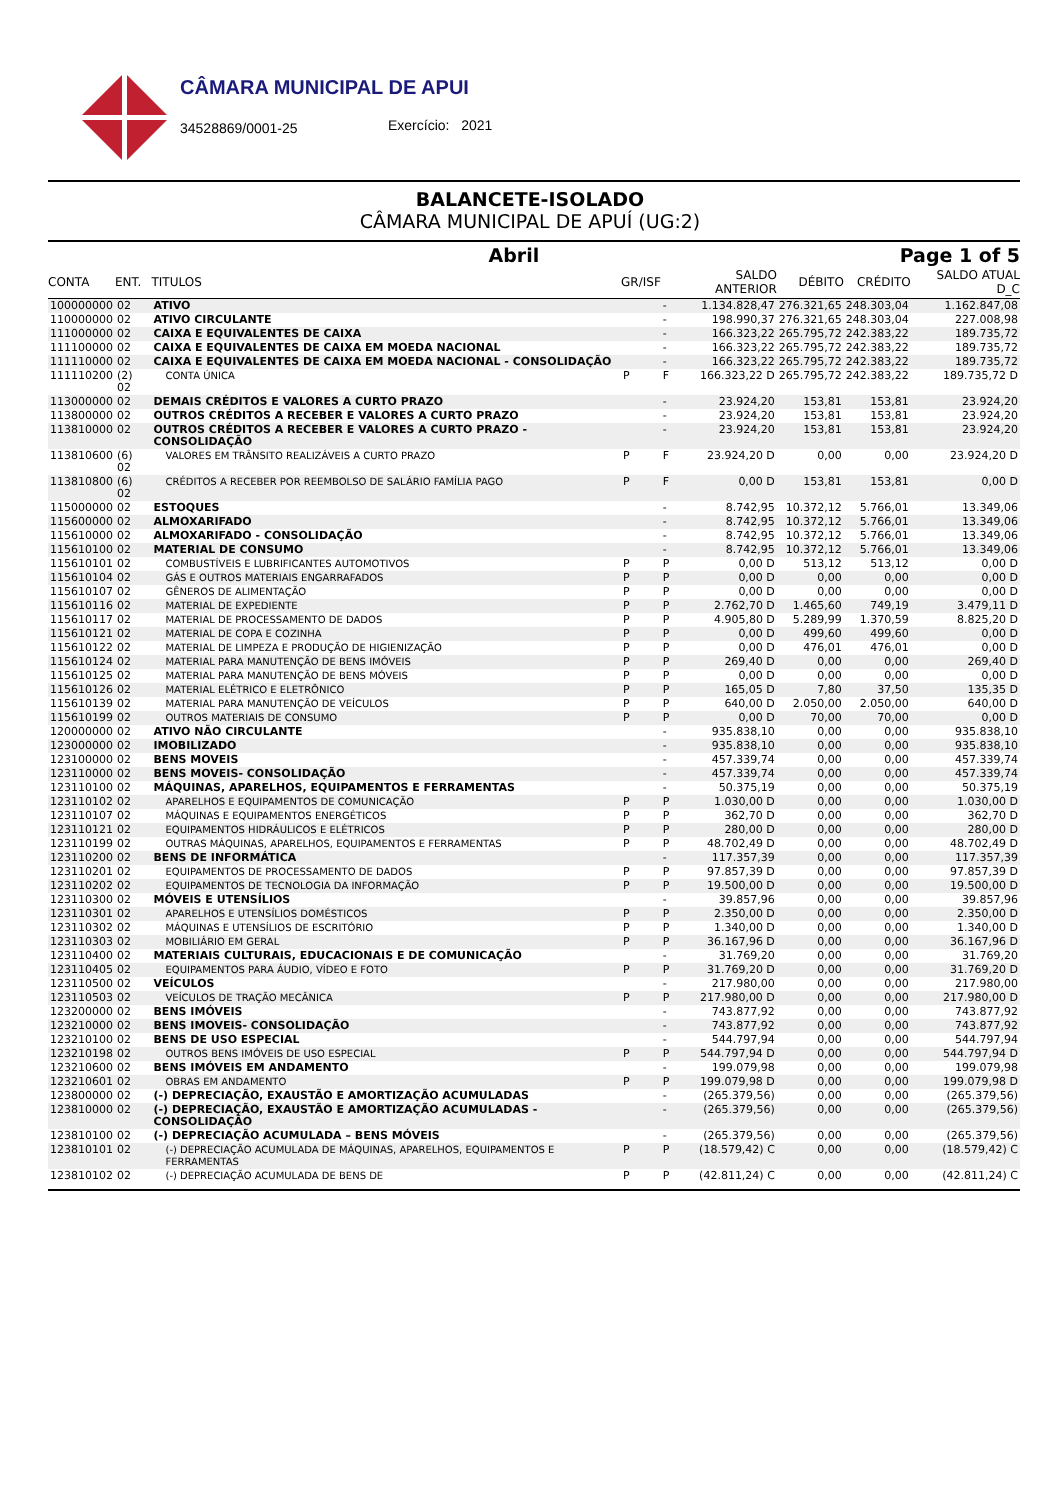CÂMARA MUNICIPAL DE APUI
34528869/0001-25 Exercício: 2021
BALANCETE-ISOLADO
CÂMARA MUNICIPAL DE APUÍ (UG:2)
Abril Page 1 of 5
| CONTA | ENT. | TITULOS | GR/ISF | | SALDO ANTERIOR | DÉBITO | CRÉDITO | SALDO ATUAL D_C |
| --- | --- | --- | --- | --- | --- | --- | --- | --- |
| 100000000 | 02 | ATIVO | | - | 1.134.828,47 | 276.321,65 | 248.303,04 | 1.162.847,08 |
| 110000000 | 02 | ATIVO CIRCULANTE | | - | 198.990,37 | 276.321,65 | 248.303,04 | 227.008,98 |
| 111000000 | 02 | CAIXA E EQUIVALENTES DE CAIXA | | - | 166.323,22 | 265.795,72 | 242.383,22 | 189.735,72 |
| 111100000 | 02 | CAIXA E EQUIVALENTES DE CAIXA EM MOEDA NACIONAL | | - | 166.323,22 | 265.795,72 | 242.383,22 | 189.735,72 |
| 111110000 | 02 | CAIXA E EQUIVALENTES DE CAIXA EM MOEDA NACIONAL - CONSOLIDAÇÃO | | - | 166.323,22 | 265.795,72 | 242.383,22 | 189.735,72 |
| 111110200 | (2) 02 | CONTA ÚNICA | P | F | 166.323,22 D | 265.795,72 | 242.383,22 | 189.735,72 D |
| 113000000 | 02 | DEMAIS CRÉDITOS E VALORES A CURTO PRAZO | | - | 23.924,20 | 153,81 | 153,81 | 23.924,20 |
| 113800000 | 02 | OUTROS CRÉDITOS A RECEBER E VALORES A CURTO PRAZO | | - | 23.924,20 | 153,81 | 153,81 | 23.924,20 |
| 113810000 | 02 | OUTROS CRÉDITOS A RECEBER E VALORES A CURTO PRAZO - CONSOLIDAÇÃO | | - | 23.924,20 | 153,81 | 153,81 | 23.924,20 |
| 113810600 | (6) 02 | VALORES EM TRÂNSITO REALIZÁVEIS A CURTO PRAZO | P | F | 23.924,20 D | 0,00 | 0,00 | 23.924,20 D |
| 113810800 | (6) 02 | CRÉDITOS A RECEBER POR REEMBOLSO DE SALÁRIO FAMÍLIA PAGO | P | F | 0,00 D | 153,81 | 153,81 | 0,00 D |
| 115000000 | 02 | ESTOQUES | | - | 8.742,95 | 10.372,12 | 5.766,01 | 13.349,06 |
| 115600000 | 02 | ALMOXARIFADO | | - | 8.742,95 | 10.372,12 | 5.766,01 | 13.349,06 |
| 115610000 | 02 | ALMOXARIFADO - CONSOLIDAÇÃO | | - | 8.742,95 | 10.372,12 | 5.766,01 | 13.349,06 |
| 115610100 | 02 | MATERIAL DE CONSUMO | | - | 8.742,95 | 10.372,12 | 5.766,01 | 13.349,06 |
| 115610101 | 02 | COMBUSTÍVEIS E LUBRIFICANTES AUTOMOTIVOS | P | P | 0,00 D | 513,12 | 513,12 | 0,00 D |
| 115610104 | 02 | GÁS E OUTROS MATERIAIS ENGARRAFADOS | P | P | 0,00 D | 0,00 | 0,00 | 0,00 D |
| 115610107 | 02 | GÊNEROS DE ALIMENTAÇÃO | P | P | 0,00 D | 0,00 | 0,00 | 0,00 D |
| 115610116 | 02 | MATERIAL DE EXPEDIENTE | P | P | 2.762,70 D | 1.465,60 | 749,19 | 3.479,11 D |
| 115610117 | 02 | MATERIAL DE PROCESSAMENTO DE DADOS | P | P | 4.905,80 D | 5.289,99 | 1.370,59 | 8.825,20 D |
| 115610121 | 02 | MATERIAL DE COPA E COZINHA | P | P | 0,00 D | 499,60 | 499,60 | 0,00 D |
| 115610122 | 02 | MATERIAL DE LIMPEZA E PRODUÇÃO DE HIGIENIZAÇÃO | P | P | 0,00 D | 476,01 | 476,01 | 0,00 D |
| 115610124 | 02 | MATERIAL PARA MANUTENÇÃO DE BENS IMÓVEIS | P | P | 269,40 D | 0,00 | 0,00 | 269,40 D |
| 115610125 | 02 | MATERIAL PARA MANUTENÇÃO DE BENS MÓVEIS | P | P | 0,00 D | 0,00 | 0,00 | 0,00 D |
| 115610126 | 02 | MATERIAL ELÉTRICO E ELETRÔNICO | P | P | 165,05 D | 7,80 | 37,50 | 135,35 D |
| 115610139 | 02 | MATERIAL PARA MANUTENÇÃO DE VEÍCULOS | P | P | 640,00 D | 2.050,00 | 2.050,00 | 640,00 D |
| 115610199 | 02 | OUTROS MATERIAIS DE CONSUMO | P | P | 0,00 D | 70,00 | 70,00 | 0,00 D |
| 120000000 | 02 | ATIVO NÃO CIRCULANTE | | - | 935.838,10 | 0,00 | 0,00 | 935.838,10 |
| 123000000 | 02 | IMOBILIZADO | | - | 935.838,10 | 0,00 | 0,00 | 935.838,10 |
| 123100000 | 02 | BENS MOVEIS | | - | 457.339,74 | 0,00 | 0,00 | 457.339,74 |
| 123110000 | 02 | BENS MOVEIS- CONSOLIDAÇÃO | | - | 457.339,74 | 0,00 | 0,00 | 457.339,74 |
| 123110100 | 02 | MÁQUINAS, APARELHOS, EQUIPAMENTOS E FERRAMENTAS | | - | 50.375,19 | 0,00 | 0,00 | 50.375,19 |
| 123110102 | 02 | APARELHOS E EQUIPAMENTOS DE COMUNICAÇÃO | P | P | 1.030,00 D | 0,00 | 0,00 | 1.030,00 D |
| 123110107 | 02 | MÁQUINAS E EQUIPAMENTOS ENERGÉTICOS | P | P | 362,70 D | 0,00 | 0,00 | 362,70 D |
| 123110121 | 02 | EQUIPAMENTOS HIDRÁULICOS E ELÉTRICOS | P | P | 280,00 D | 0,00 | 0,00 | 280,00 D |
| 123110199 | 02 | OUTRAS MÁQUINAS, APARELHOS, EQUIPAMENTOS E FERRAMENTAS | P | P | 48.702,49 D | 0,00 | 0,00 | 48.702,49 D |
| 123110200 | 02 | BENS DE INFORMÁTICA | | - | 117.357,39 | 0,00 | 0,00 | 117.357,39 |
| 123110201 | 02 | EQUIPAMENTOS DE PROCESSAMENTO DE DADOS | P | P | 97.857,39 D | 0,00 | 0,00 | 97.857,39 D |
| 123110202 | 02 | EQUIPAMENTOS DE TECNOLOGIA DA INFORMAÇÃO | P | P | 19.500,00 D | 0,00 | 0,00 | 19.500,00 D |
| 123110300 | 02 | MÓVEIS E UTENSÍLIOS | | - | 39.857,96 | 0,00 | 0,00 | 39.857,96 |
| 123110301 | 02 | APARELHOS E UTENSÍLIOS DOMÉSTICOS | P | P | 2.350,00 D | 0,00 | 0,00 | 2.350,00 D |
| 123110302 | 02 | MÁQUINAS E UTENSÍLIOS DE ESCRITÓRIO | P | P | 1.340,00 D | 0,00 | 0,00 | 1.340,00 D |
| 123110303 | 02 | MOBILIÁRIO EM GERAL | P | P | 36.167,96 D | 0,00 | 0,00 | 36.167,96 D |
| 123110400 | 02 | MATERIAIS CULTURAIS, EDUCACIONAIS E DE COMUNICAÇÃO | | - | 31.769,20 | 0,00 | 0,00 | 31.769,20 |
| 123110405 | 02 | EQUIPAMENTOS PARA ÁUDIO, VÍDEO E FOTO | P | P | 31.769,20 D | 0,00 | 0,00 | 31.769,20 D |
| 123110500 | 02 | VEÍCULOS | | - | 217.980,00 | 0,00 | 0,00 | 217.980,00 |
| 123110503 | 02 | VEÍCULOS DE TRAÇÃO MECÂNICA | P | P | 217.980,00 D | 0,00 | 0,00 | 217.980,00 D |
| 123200000 | 02 | BENS IMÓVEIS | | - | 743.877,92 | 0,00 | 0,00 | 743.877,92 |
| 123210000 | 02 | BENS IMOVEIS- CONSOLIDAÇÃO | | - | 743.877,92 | 0,00 | 0,00 | 743.877,92 |
| 123210100 | 02 | BENS DE USO ESPECIAL | | - | 544.797,94 | 0,00 | 0,00 | 544.797,94 |
| 123210198 | 02 | OUTROS BENS IMÓVEIS DE USO ESPECIAL | P | P | 544.797,94 D | 0,00 | 0,00 | 544.797,94 D |
| 123210600 | 02 | BENS IMÓVEIS EM ANDAMENTO | | - | 199.079,98 | 0,00 | 0,00 | 199.079,98 |
| 123210601 | 02 | OBRAS EM ANDAMENTO | P | P | 199.079,98 D | 0,00 | 0,00 | 199.079,98 D |
| 123800000 | 02 | (-) DEPRECIAÇÃO, EXAUSTÃO E AMORTIZAÇÃO ACUMULADAS | | - | (265.379,56) | 0,00 | 0,00 | (265.379,56) |
| 123810000 | 02 | (-) DEPRECIAÇÃO, EXAUSTÃO E AMORTIZAÇÃO ACUMULADAS - CONSOLIDAÇÃO | | - | (265.379,56) | 0,00 | 0,00 | (265.379,56) |
| 123810100 | 02 | (-) DEPRECIAÇÃO ACUMULADA – BENS MÓVEIS | | - | (265.379,56) | 0,00 | 0,00 | (265.379,56) |
| 123810101 | 02 | (-) DEPRECIAÇÃO ACUMULADA DE MÁQUINAS, APARELHOS, EQUIPAMENTOS E FERRAMENTAS | P | P | (18.579,42) C | 0,00 | 0,00 | (18.579,42) C |
| 123810102 | 02 | (-) DEPRECIAÇÃO ACUMULADA DE BENS DE | P | P | (42.811,24) C | 0,00 | 0,00 | (42.811,24) C |